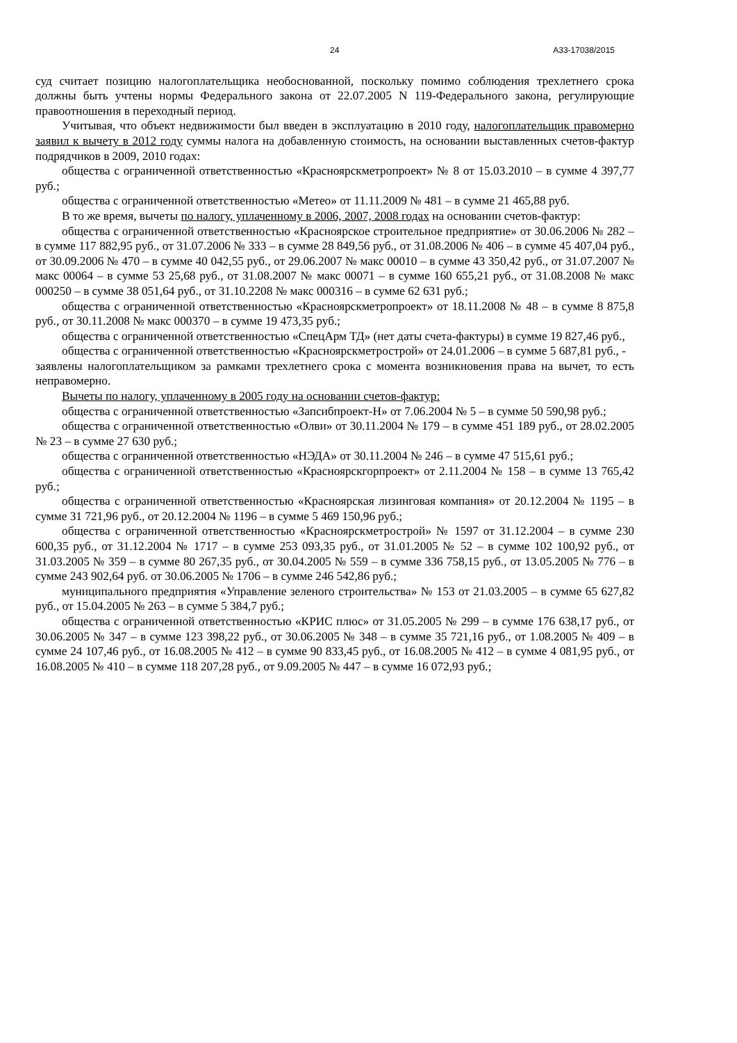24 А33-17038/2015
суд считает позицию налогоплательщика необоснованной, поскольку помимо соблюдения трехлетнего срока должны быть учтены нормы Федерального закона от 22.07.2005 N 119-Федерального закона, регулирующие правоотношения в переходный период.
Учитывая, что объект недвижимости был введен в эксплуатацию в 2010 году, налогоплательщик правомерно заявил к вычету в 2012 году суммы налога на добавленную стоимость, на основании выставленных счетов-фактур подрядчиков в 2009, 2010 годах:
общества с ограниченной ответственностью «Красноярскметропроект» № 8 от 15.03.2010 – в сумме 4 397,77 руб.;
общества с ограниченной ответственностью «Метео» от 11.11.2009 № 481 – в сумме 21 465,88 руб.
В то же время, вычеты по налогу, уплаченному в 2006, 2007, 2008 годах на основании счетов-фактур:
общества с ограниченной ответственностью «Красноярское строительное предприятие» от 30.06.2006 № 282 – в сумме 117 882,95 руб., от 31.07.2006 № 333 – в сумме 28 849,56 руб., от 31.08.2006 № 406 – в сумме 45 407,04 руб., от 30.09.2006 № 470 – в сумме 40 042,55 руб., от 29.06.2007 № макс 00010 – в сумме 43 350,42 руб., от 31.07.2007 № макс 00064 – в сумме 53 25,68 руб., от 31.08.2007 № макс 00071 – в сумме 160 655,21 руб., от 31.08.2008 № макс 000250 – в сумме 38 051,64 руб., от 31.10.2208 № макс 000316 – в сумме 62 631 руб.;
общества с ограниченной ответственностью «Красноярскметропроект» от 18.11.2008 № 48 – в сумме 8 875,8 руб., от 30.11.2008 № макс 000370 – в сумме 19 473,35 руб.;
общества с ограниченной ответственностью «СпецАрм ТД» (нет даты счета-фактуры) в сумме 19 827,46 руб.,
общества с ограниченной ответственностью «Красноярскметрострой» от 24.01.2006 – в сумме 5 687,81 руб., -
заявлены налогоплательщиком за рамками трехлетнего срока с момента возникновения права на вычет, то есть неправомерно.
Вычеты по налогу, уплаченному в 2005 году на основании счетов-фактур:
общества с ограниченной ответственностью «Запсибпроект-Н» от 7.06.2004 № 5 – в сумме 50 590,98 руб.;
общества с ограниченной ответственностью «Олви» от 30.11.2004 № 179 – в сумме 451 189 руб., от 28.02.2005 № 23 – в сумме 27 630 руб.;
общества с ограниченной ответственностью «НЭДА» от 30.11.2004 № 246 – в сумме 47 515,61 руб.;
общества с ограниченной ответственностью «Красноярскгорпроект» от 2.11.2004 № 158 – в сумме 13 765,42 руб.;
общества с ограниченной ответственностью «Красноярская лизинговая компания» от 20.12.2004 № 1195 – в сумме 31 721,96 руб., от 20.12.2004 № 1196 – в сумме 5 469 150,96 руб.;
общества с ограниченной ответственностью «Красноярскметрострой» № 1597 от 31.12.2004 – в сумме 230 600,35 руб., от 31.12.2004 № 1717 – в сумме 253 093,35 руб., от 31.01.2005 № 52 – в сумме 102 100,92 руб., от 31.03.2005 № 359 – в сумме 80 267,35 руб., от 30.04.2005 № 559 – в сумме 336 758,15 руб., от 13.05.2005 № 776 – в сумме 243 902,64 руб. от 30.06.2005 № 1706 – в сумме 246 542,86 руб.;
муниципального предприятия «Управление зеленого строительства» № 153 от 21.03.2005 – в сумме 65 627,82 руб., от 15.04.2005 № 263 – в сумме 5 384,7 руб.;
общества с ограниченной ответственностью «КРИС плюс» от 31.05.2005 № 299 – в сумме 176 638,17 руб., от 30.06.2005 № 347 – в сумме 123 398,22 руб., от 30.06.2005 № 348 – в сумме 35 721,16 руб., от 1.08.2005 № 409 – в сумме 24 107,46 руб., от 16.08.2005 № 412 – в сумме 90 833,45 руб., от 16.08.2005 № 412 – в сумме 4 081,95 руб., от 16.08.2005 № 410 – в сумме 118 207,28 руб., от 9.09.2005 № 447 – в сумме 16 072,93 руб.;